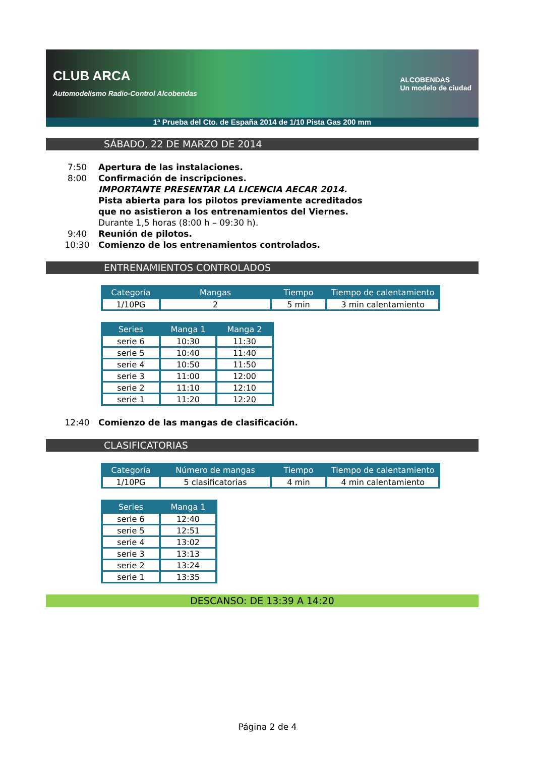CLUB ARCA
Automodelismo Radio-Control Alcobendas ALCOBENDAS
Un modelo de ciudad
1ª Prueba del Cto. de España 2014 de 1/10 Pista Gas 200 mm
SÁBADO, 22 DE MARZO DE 2014
7:50 Apertura de las instalaciones.
8:00 Confirmación de inscripciones.
IMPORTANTE PRESENTAR LA LICENCIA AECAR 2014.
Pista abierta para los pilotos previamente acreditados
que no asistieron a los entrenamientos del Viernes.
Durante 1,5 horas (8:00 h – 09:30 h).
9:40 Reunión de pilotos.
10:30 Comienzo de los entrenamientos controlados.
ENTRENAMIENTOS CONTROLADOS
| Categoría | Mangas | Tiempo | Tiempo de calentamiento |
| --- | --- | --- | --- |
| 1/10PG | 2 | 5 min | 3 min calentamiento |
| Series | Manga 1 | Manga 2 |
| --- | --- | --- |
| serie 6 | 10:30 | 11:30 |
| serie 5 | 10:40 | 11:40 |
| serie 4 | 10:50 | 11:50 |
| serie 3 | 11:00 | 12:00 |
| serie 2 | 11:10 | 12:10 |
| serie 1 | 11:20 | 12:20 |
12:40 Comienzo de las mangas de clasificación.
CLASIFICATORIAS
| Categoría | Número de mangas | Tiempo | Tiempo de calentamiento |
| --- | --- | --- | --- |
| 1/10PG | 5 clasificatorias | 4 min | 4 min calentamiento |
| Series | Manga 1 |
| --- | --- |
| serie 6 | 12:40 |
| serie 5 | 12:51 |
| serie 4 | 13:02 |
| serie 3 | 13:13 |
| serie 2 | 13:24 |
| serie 1 | 13:35 |
DESCANSO: DE 13:39 A 14:20
Página 2 de 4